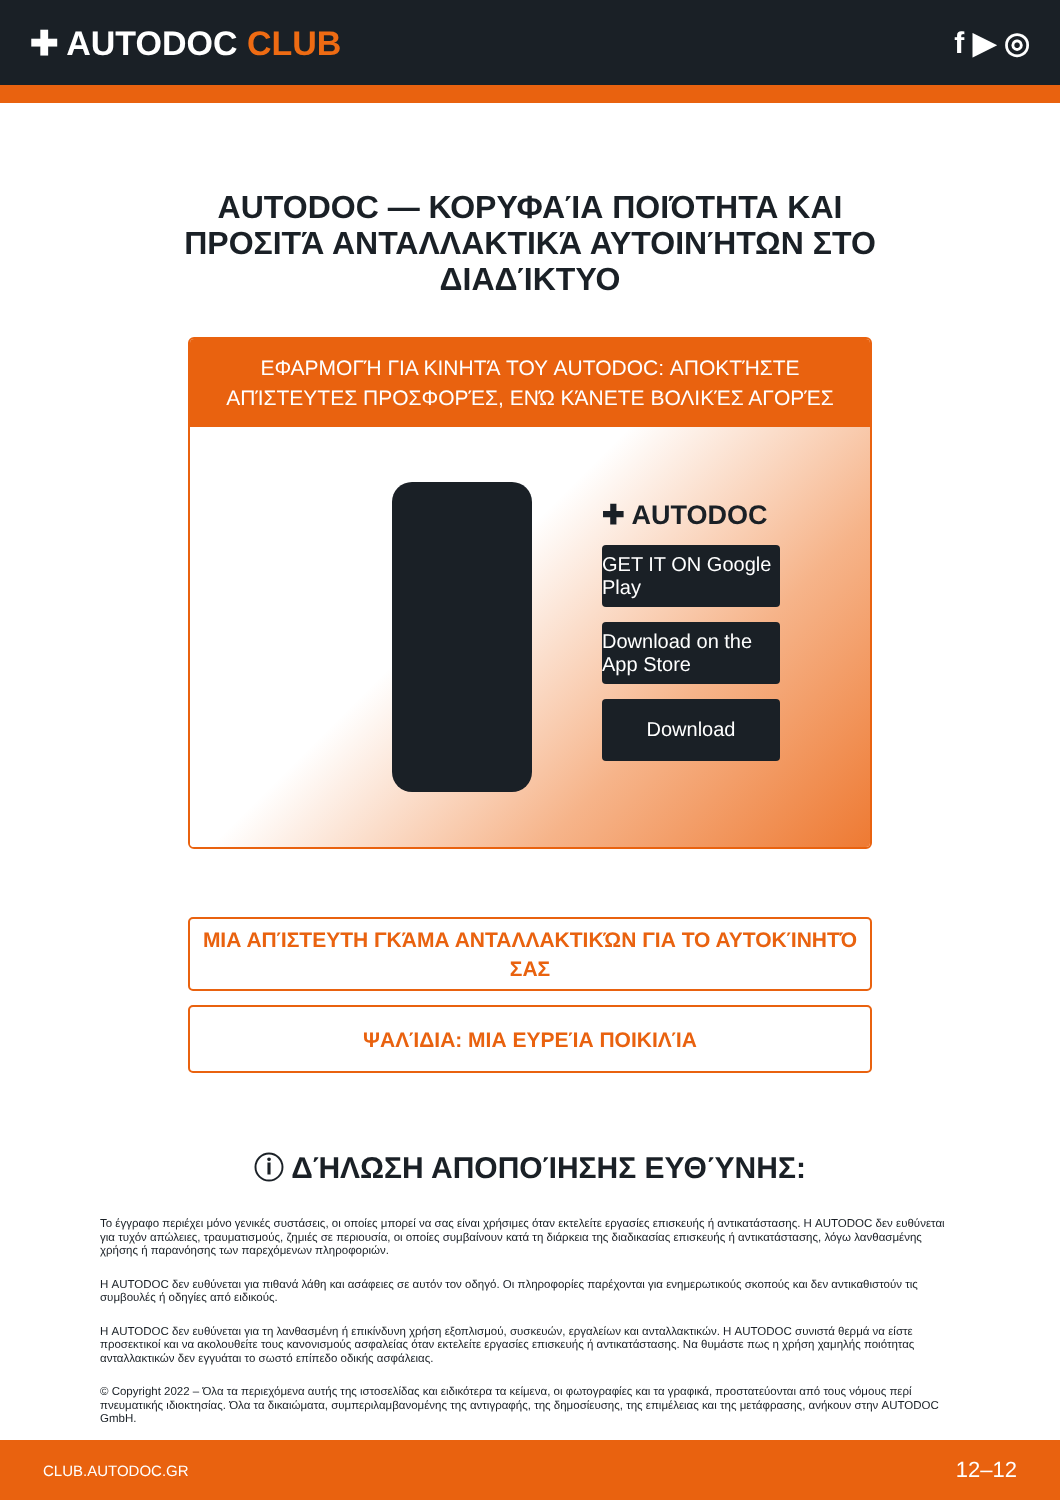✚ AUTODOC CLUB f ▶ ◎
AUTODOC — ΚΟΡΥΦΑΊΑ ΠΟΙΌΤΗΤΑ ΚΑΙ ΠΡΟΣΙΤΆ ΑΝΤΑΛΛΑΚΤΙΚΆ ΑΥΤΟΙΝΉΤΩΝ ΣΤΟ ΔΙΑΔΊΚΤΥΟ
ΕΦΑΡΜΟΓΉ ΓΙΑ ΚΙΝΗΤΆ ΤΟΥ AUTODOC: ΑΠΟΚΤΉΣΤΕ ΑΠΊΣΤΕΥΤΕΣ ΠΡΟΣΦΟΡΈΣ, ΕΝΏ ΚΆΝΕΤΕ ΒΟΛΙΚΈΣ ΑΓΟΡΈΣ
✚ AUTODOC
GET IT ON Google Play
Download on the App Store
Download
ΜΙΑ ΑΠΊΣΤΕΥΤΗ ΓΚΆΜΑ ΑΝΤΑΛΛΑΚΤΙΚΏΝ ΓΙΑ ΤΟ ΑΥΤΟΚΊΝΗΤΌ ΣΑΣ
ΨΑΛΊΔΙΑ: ΜΙΑ ΕΥΡΕΊΑ ΠΟΙΚΙΛΊΑ
ⓘ ΔΉΛΩΣΗ ΑΠΟΠΟΊΗΣΗΣ ΕΥΘΎΝΗΣ:
Το έγγραφο περιέχει μόνο γενικές συστάσεις, οι οποίες μπορεί να σας είναι χρήσιμες όταν εκτελείτε εργασίες επισκευής ή αντικατάστασης. Η AUTODOC δεν ευθύνεται για τυχόν απώλειες, τραυματισμούς, ζημιές σε περιουσία, οι οποίες συμβαίνουν κατά τη διάρκεια της διαδικασίας επισκευής ή αντικατάστασης, λόγω λανθασμένης χρήσης ή παρανόησης των παρεχόμενων πληροφοριών.
Η AUTODOC δεν ευθύνεται για πιθανά λάθη και ασάφειες σε αυτόν τον οδηγό. Οι πληροφορίες παρέχονται για ενημερωτικούς σκοπούς και δεν αντικαθιστούν τις συμβουλές ή οδηγίες από ειδικούς.
Η AUTODOC δεν ευθύνεται για τη λανθασμένη ή επικίνδυνη χρήση εξοπλισμού, συσκευών, εργαλείων και ανταλλακτικών. Η AUTODOC συνιστά θερμά να είστε προσεκτικοί και να ακολουθείτε τους κανονισμούς ασφαλείας όταν εκτελείτε εργασίες επισκευής ή αντικατάστασης. Να θυμάστε πως η χρήση χαμηλής ποιότητας ανταλλακτικών δεν εγγυάται το σωστό επίπεδο οδικής ασφάλειας.
© Copyright 2022 – Όλα τα περιεχόμενα αυτής της ιστοσελίδας και ειδικότερα τα κείμενα, οι φωτογραφίες και τα γραφικά, προστατεύονται από τους νόμους περί πνευματικής ιδιοκτησίας. Όλα τα δικαιώματα, συμπεριλαμβανομένης της αντιγραφής, της δημοσίευσης, της επιμέλειας και της μετάφρασης, ανήκουν στην AUTODOC GmbH.
CLUB.AUTODOC.GR 12–12